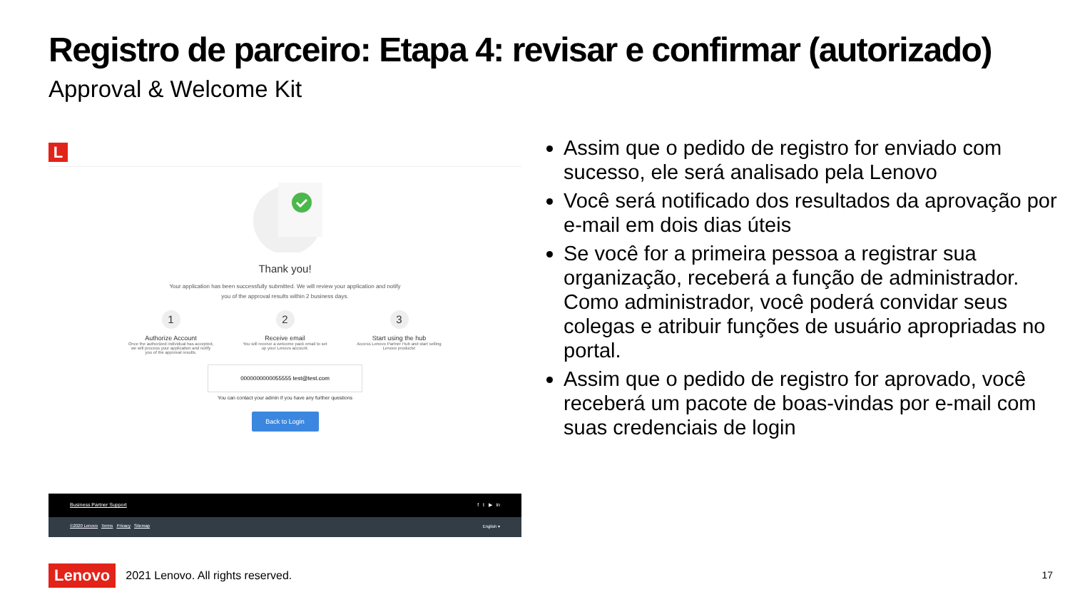Registro de parceiro: Etapa 4: revisar e confirmar (autorizado)
Approval & Welcome Kit
L
Thank you!
Your application has been successfully submitted. We will review your application and notify
you of the approval results within 2 business days.
1
Authorize Account
Once the authorized individual has accepted, we will process your application and notify you of the approval results.
2
Receive email
You will receive a welcome pack email to set up your Lenovo account.
3
Start using the hub
Access Lenovo Partner Hub and start selling Lenovo products!
0000000000055555 test@test.com
You can contact your admin if you have any further questions
Back to Login
Business Partner Support f t ▶ in
©2020 Lenovo Terms Privacy Sitemap English ▾
Assim que o pedido de registro for enviado com sucesso, ele será analisado pela Lenovo
Você será notificado dos resultados da aprovação por e-mail em dois dias úteis
Se você for a primeira pessoa a registrar sua organização, receberá a função de administrador. Como administrador, você poderá convidar seus colegas e atribuir funções de usuário apropriadas no portal.
Assim que o pedido de registro for aprovado, você receberá um pacote de boas-vindas por e-mail com suas credenciais de login
Lenovo 2021 Lenovo. All rights reserved.
17